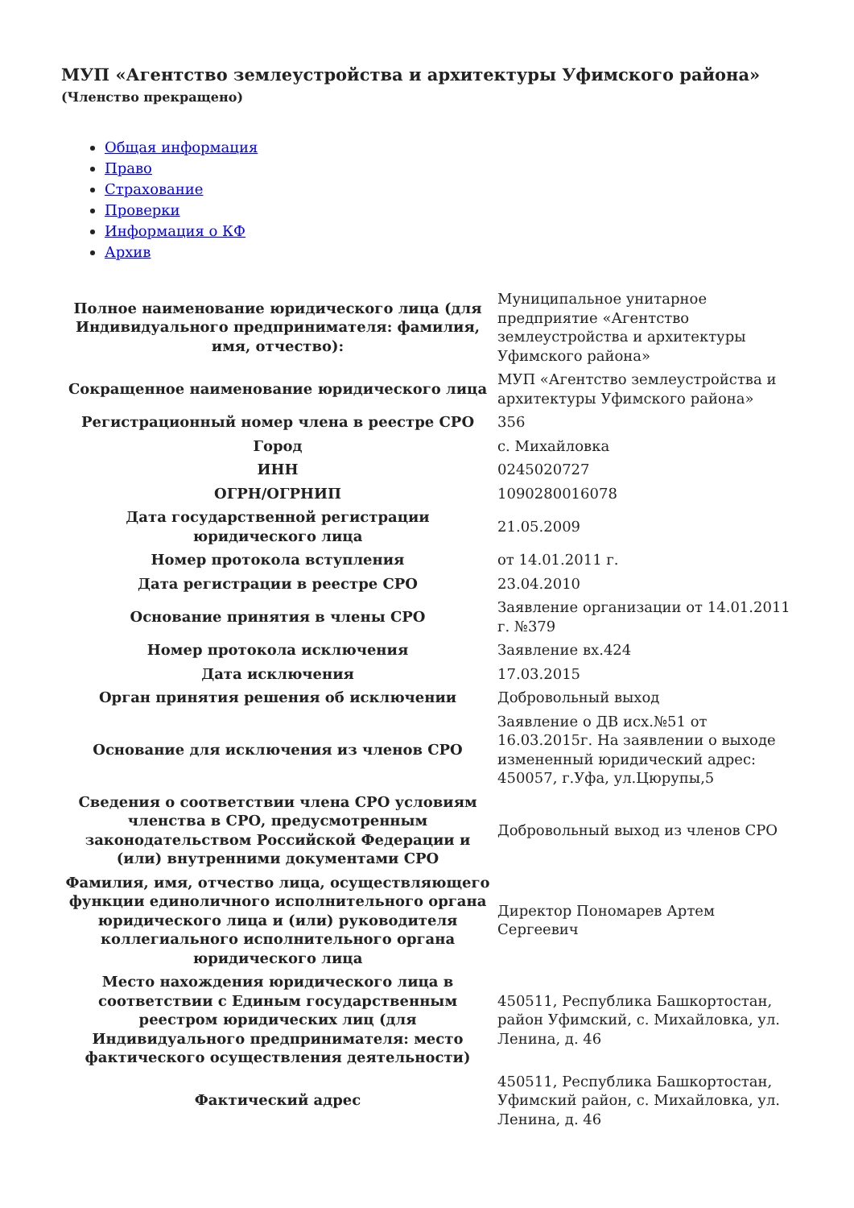МУП «Агентство землеустройства и архитектуры Уфимского района»
(Членство прекращено)
Общая информация
Право
Страхование
Проверки
Информация о КФ
Архив
| Полное наименование юридического лица (для Индивидуального предпринимателя: фамилия, имя, отчество): | Муниципальное унитарное предприятие «Агентство землеустройства и архитектуры Уфимского района» |
| Сокращенное наименование юридического лица | МУП «Агентство землеустройства и архитектуры Уфимского района» |
| Регистрационный номер члена в реестре СРО | 356 |
| Город | с. Михайловка |
| ИНН | 0245020727 |
| ОГРН/ОГРНИП | 1090280016078 |
| Дата государственной регистрации юридического лица | 21.05.2009 |
| Номер протокола вступления | от 14.01.2011 г. |
| Дата регистрации в реестре СРО | 23.04.2010 |
| Основание принятия в члены СРО | Заявление организации от 14.01.2011 г. №379 |
| Номер протокола исключения | Заявление вх.424 |
| Дата исключения | 17.03.2015 |
| Орган принятия решения об исключении | Добровольный выход |
| Основание для исключения из членов СРО | Заявление о ДВ исх.№51 от 16.03.2015г. На заявлении о выходе измененный юридический адрес: 450057, г.Уфа, ул.Цюрупы,5 |
| Сведения о соответствии члена СРО условиям членства в СРО, предусмотренным законодательством Российской Федерации и (или) внутренними документами СРО | Добровольный выход из членов СРО |
| Фамилия, имя, отчество лица, осуществляющего функции единоличного исполнительного органа юридического лица и (или) руководителя коллегиального исполнительного органа юридического лица | Директор Пономарев Артем Сергеевич |
| Место нахождения юридического лица в соответствии с Единым государственным реестром юридических лиц (для Индивидуального предпринимателя: место фактического осуществления деятельности) | 450511, Республика Башкортостан, район Уфимский, с. Михайловка, ул. Ленина, д. 46 |
| Фактический адрес | 450511, Республика Башкортостан, Уфимский район, с. Михайловка, ул. Ленина, д. 46 |